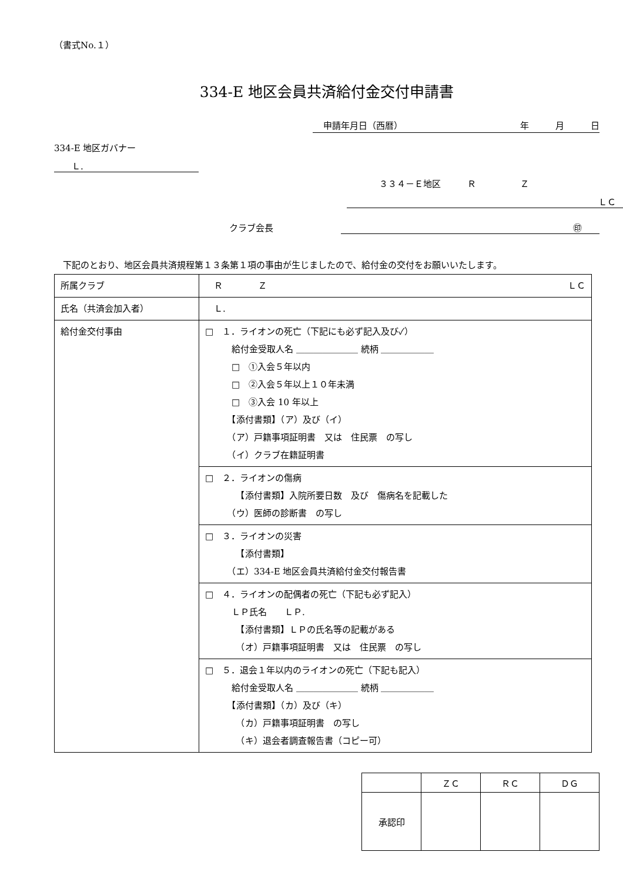（書式No.１）
334-E 地区会員共済給付金交付申請書
申請年月日（西暦） 年　　　月　　　日
334-E 地区ガバナー
Ｌ.
３３４－Ｅ地区　　　Ｒ　　　　　Ｚ
ＬＣ
クラブ会長 ㊞
　下記のとおり、地区会員共済規程第１３条第１項の事由が生じましたので、給付金の交付をお願いいたします。
| 所属クラブ | Ｒ Ｚ ＬＣ |
| 氏名（共済会加入者） | Ｌ. |
| 給付金交付事由 | □ １．ライオンの死亡（下記にも必ず記入及び✓） 給付金受取人名 ＿＿＿＿＿＿＿ 続柄 ＿＿＿＿＿＿ □ ①入会５年以内 □ ②入会５年以上１０年未満 □ ③入会 10 年以上 【添付書類】（ア）及び（イ） （ア）戸籍事項証明書 又は 住民票 の写し （イ）クラブ在籍証明書 |
| | □ ２．ライオンの傷病 【添付書類】入院所要日数 及び 傷病名を記載した （ウ）医師の診断書 の写し |
| | □ ３．ライオンの災害 【添付書類】 （エ）334-E 地区会員共済給付金交付報告書 |
| | □ ４．ライオンの配偶者の死亡（下記も必ず記入） ＬＰ氏名 ＬＰ. 【添付書類】ＬＰの氏名等の記載がある （オ）戸籍事項証明書 又は 住民票 の写し |
| | □ ５．退会１年以内のライオンの死亡（下記も記入） 給付金受取人名 ＿＿＿＿＿＿＿ 続柄 ＿＿＿＿＿＿ 【添付書類】（カ）及び（キ） （カ）戸籍事項証明書 の写し （キ）退会者調査報告書（コピー可） |
| | ＺＣ | ＲＣ | ＤＧ |
| --- | --- | --- | --- |
| 承認印 | | | |